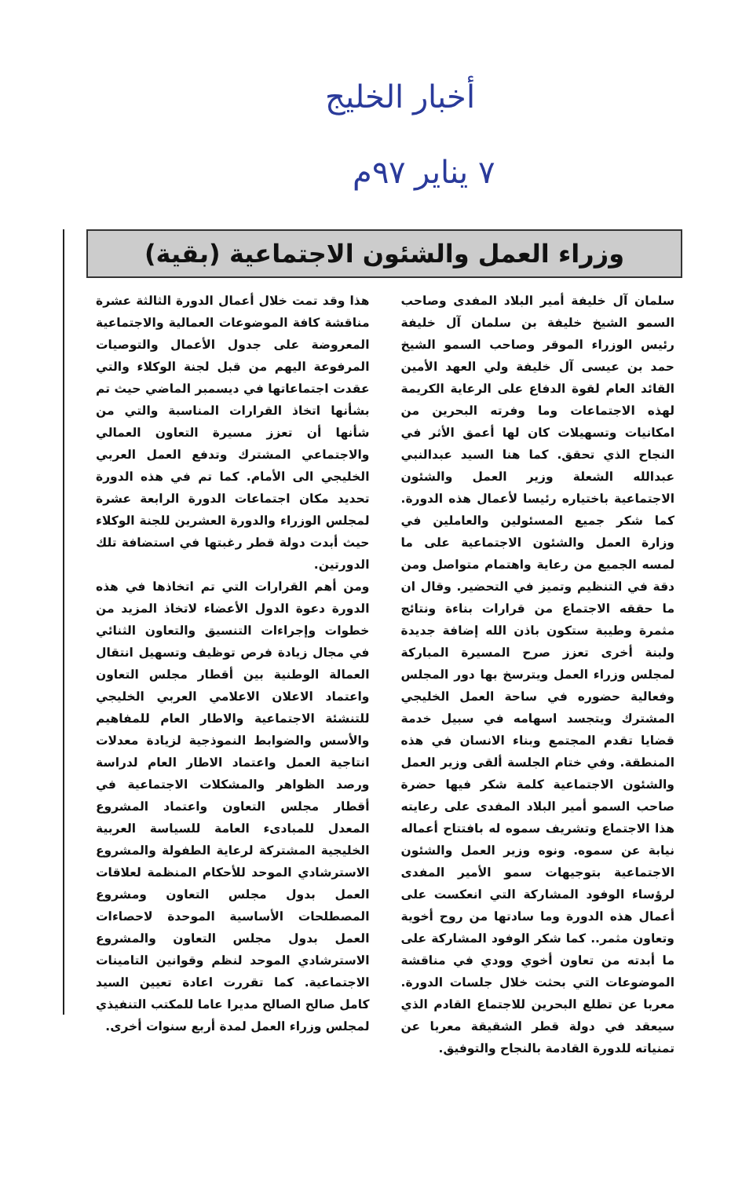أخبار الخليج
٧ يناير ٩٧م
وزراء العمل والشئون الاجتماعية (بقية)
سلمان آل خليفة أمير البلاد المفدى وصاحب السمو الشيخ خليفة بن سلمان آل خليفة رئيس الوزراء الموقر وصاحب السمو الشيخ حمد بن عيسى آل خليفة ولي العهد الأمين القائد العام لقوة الدفاع على الرعاية الكريمة لهذه الاجتماعات وما وفرته البحرين من امكانيات وتسهيلات كان لها أعمق الأثر في النجاح الذي تحقق. كما هنا السيد عبدالنبي عبدالله الشعلة وزير العمل والشئون الاجتماعية باختياره رئيسا لأعمال هذه الدورة. كما شكر جميع المسئولين والعاملين في وزارة العمل والشئون الاجتماعية على ما لمسه الجميع من رعاية واهتمام متواصل ومن دقة في التنظيم وتميز في التحضير. وقال ان ما حققه الاجتماع من قرارات بناءة ونتائج مثمرة وطيبة ستكون باذن الله إضافة جديدة ولبنة أخرى تعزز صرح المسيرة المباركة لمجلس وزراء العمل ويترسخ بها دور المجلس وفعالية حضوره في ساحة العمل الخليجي المشترك ويتجسد اسهامه في سبيل خدمة قضايا تقدم المجتمع وبناء الانسان في هذه المنطقة. وفي ختام الجلسة ألقى وزير العمل والشئون الاجتماعية كلمة شكر فيها حضرة صاحب السمو أمير البلاد المفدى على رعايته هذا الاجتماع وتشريف سموه له بافتتاح أعماله نيابة عن سموه. ونوه وزير العمل والشئون الاجتماعية بتوجيهات سمو الأمير المفدى لرؤساء الوفود المشاركة التي انعكست على أعمال هذه الدورة وما سادتها من روح أخوية وتعاون مثمر.. كما شكر الوفود المشاركة على ما أبدته من تعاون أخوي وودي في مناقشة الموضوعات التي بحثت خلال جلسات الدورة. معربا عن تطلع البحرين للاجتماع القادم الذي سيعقد في دولة قطر الشقيقة معربا عن تمنياته للدورة القادمة بالنجاح والتوفيق.
هذا وقد تمت خلال أعمال الدورة الثالثة عشرة مناقشة كافة الموضوعات العمالية والاجتماعية المعروضة على جدول الأعمال والتوصيات المرفوعة اليهم من قبل لجنة الوكلاء والتي عقدت اجتماعاتها في ديسمبر الماضي حيث تم بشأنها اتخاذ القرارات المناسبة والتي من شأنها أن تعزز مسيرة التعاون العمالي والاجتماعي المشترك وتدفع العمل العربي الخليجي الى الأمام. كما تم في هذه الدورة تحديد مكان اجتماعات الدورة الرابعة عشرة لمجلس الوزراء والدورة العشرين للجنة الوكلاء حيث أبدت دولة قطر رغبتها في استضافة تلك الدورتين.
ومن أهم القرارات التي تم اتخاذها في هذه الدورة دعوة الدول الأعضاء لاتخاذ المزيد من خطوات وإجراءات التنسيق والتعاون الثنائي في مجال زيادة فرص توظيف وتسهيل انتقال العمالة الوطنية بين أقطار مجلس التعاون واعتماد الاعلان الاعلامي العربي الخليجي للتنشئة الاجتماعية والاطار العام للمفاهيم والأسس والضوابط النموذجية لزيادة معدلات انتاجية العمل واعتماد الاطار العام لدراسة ورصد الظواهر والمشكلات الاجتماعية في أقطار مجلس التعاون واعتماد المشروع المعدل للمبادىء العامة للسياسة العربية الخليجية المشتركة لرعاية الطفولة والمشروع الاسترشادي الموحد للأحكام المنظمة لعلاقات العمل بدول مجلس التعاون ومشروع المصطلحات الأساسية الموحدة لاحصاءات العمل بدول مجلس التعاون والمشروع الاسترشادي الموحد لنظم وقوانين التامينات الاجتماعية. كما تقررت اعادة تعيين السيد كامل صالح الصالح مديرا عاما للمكتب التنفيذي لمجلس وزراء العمل لمدة أربع سنوات أخرى.